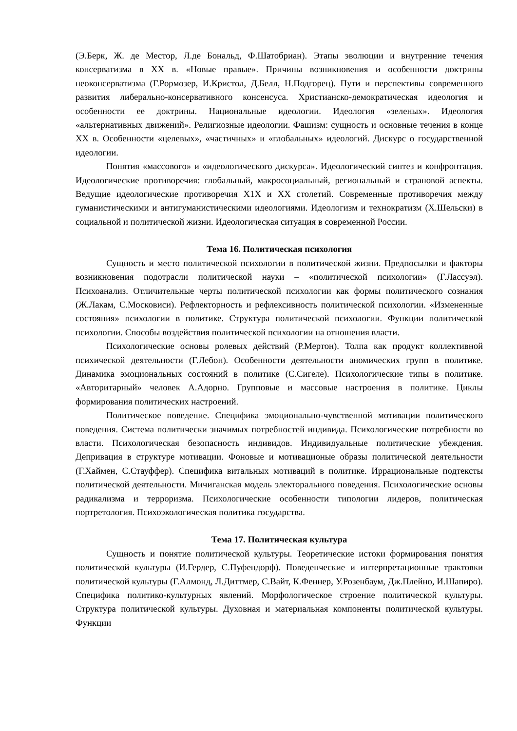(Э.Берк, Ж. де Местор, Л.де Бональд, Ф.Шатобриан). Этапы эволюции и внутренние течения консерватизма в XX в. «Новые правые». Причины возникновения и особенности доктрины неоконсерватизма (Г.Рормозер, И.Кристол, Д.Белл, Н.Подгорец). Пути и перспективы современного развития либерально-консервативного консенсуса. Христианско-демократическая идеология и особенности ее доктрины. Национальные идеологии. Идеология «зеленых». Идеология «альтернативных движений». Религиозные идеологии. Фашизм: сущность и основные течения в конце XX в. Особенности «целевых», «частичных» и «глобальных» идеологий. Дискурс о государственной идеологии.
Понятия «массового» и «идеологического дискурса». Идеологический синтез и конфронтация. Идеологические противоречия: глобальный, макросоциальный, региональный и страновой аспекты. Ведущие идеологические противоречия X1X и XX столетий. Современные противоречия между гуманистическими и антигуманистическими идеологиями. Идеологизм и технократизм (Х.Шельски) в социальной и политической жизни. Идеологическая ситуация в современной России.
Тема 16. Политическая психология
Сущность и место политической психологии в политической жизни. Предпосылки и факторы возникновения подотрасли политической науки – «политической психологии» (Г.Лассуэл). Психоанализ. Отличительные черты политической психологии как формы политического сознания (Ж.Лакам, С.Московиси). Рефлекторность и рефлексивность политической психологии. «Измененные состояния» психологии в политике. Структура политической психологии. Функции политической психологии. Способы воздействия политической психологии на отношения власти.
Психологические основы ролевых действий (Р.Мертон). Толпа как продукт коллективной психической деятельности (Г.Лебон). Особенности деятельности аномических групп в политике. Динамика эмоциональных состояний в политике (С.Сигеле). Психологические типы в политике. «Авторитарный» человек А.Адорно. Групповые и массовые настроения в политике. Циклы формирования политических настроений.
Политическое поведение. Специфика эмоционально-чувственной мотивации политического поведения. Система политически значимых потребностей индивида. Психологические потребности во власти. Психологическая безопасность индивидов. Индивидуальные политические убеждения. Депривация в структуре мотивации. Фоновые и мотивационые образы политической деятельности (Г.Хаймен, С.Стауффер). Специфика витальных мотиваций в политике. Иррациональные подтексты политической деятельности. Мичиганская модель электорального поведения. Психологические основы радикализма и терроризма. Психологические особенности типологии лидеров, политическая портретология. Психоэкологическая политика государства.
Тема 17. Политическая культура
Сущность и понятие политической культуры. Теоретические истоки формирования понятия политической культуры (И.Гердер, С.Пуфендорф). Поведенческие и интерпретационные трактовки политической культуры (Г.Алмонд, Л.Диттмер, С.Вайт, К.Феннер, У.Розенбаум, Дж.Плейно, И.Шапиро). Специфика политико-культурных явлений. Морфологическое строение политической культуры. Структура политической культуры. Духовная и материальная компоненты политической культуры. Функции